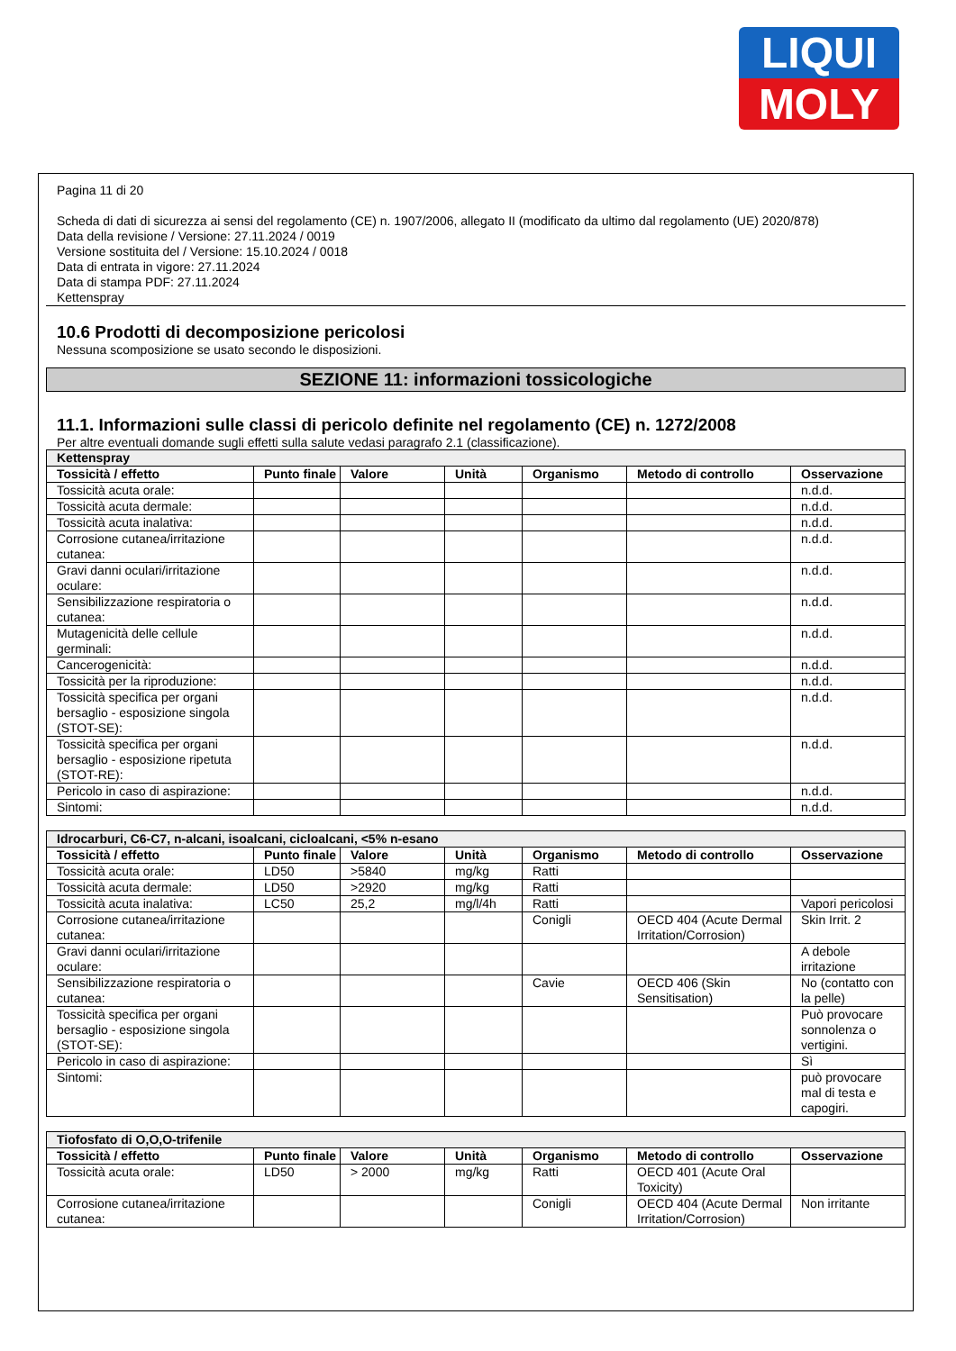LIQUI
MOLY
Pagina 11 di 20
Scheda di dati di sicurezza ai sensi del regolamento (CE) n. 1907/2006, allegato II (modificato da ultimo dal regolamento (UE) 2020/878)
Data della revisione / Versione: 27.11.2024 / 0019
Versione sostituita del / Versione: 15.10.2024 / 0018
Data di entrata in vigore: 27.11.2024
Data di stampa PDF: 27.11.2024
Kettenspray
10.6 Prodotti di decomposizione pericolosi
Nessuna scomposizione se usato secondo le disposizioni.
SEZIONE 11: informazioni tossicologiche
11.1. Informazioni sulle classi di pericolo definite nel regolamento (CE) n. 1272/2008
Per altre eventuali domande sugli effetti sulla salute vedasi paragrafo 2.1 (classificazione).
| Kettenspray | | | | | | |
| --- | --- | --- | --- | --- | --- | --- |
| Tossicità / effetto | Punto finale | Valore | Unità | Organismo | Metodo di controllo | Osservazione |
| Tossicità acuta orale: | | | | | | n.d.d. |
| Tossicità acuta dermale: | | | | | | n.d.d. |
| Tossicità acuta inalativa: | | | | | | n.d.d. |
| Corrosione cutanea/irritazione cutanea: | | | | | | n.d.d. |
| Gravi danni oculari/irritazione oculare: | | | | | | n.d.d. |
| Sensibilizzazione respiratoria o cutanea: | | | | | | n.d.d. |
| Mutagenicità delle cellule germinali: | | | | | | n.d.d. |
| Cancerogenicità: | | | | | | n.d.d. |
| Tossicità per la riproduzione: | | | | | | n.d.d. |
| Tossicità specifica per organi bersaglio - esposizione singola (STOT-SE): | | | | | | n.d.d. |
| Tossicità specifica per organi bersaglio - esposizione ripetuta (STOT-RE): | | | | | | n.d.d. |
| Pericolo in caso di aspirazione: | | | | | | n.d.d. |
| Sintomi: | | | | | | n.d.d. |
| Idrocarburi, C6-C7, n-alcani, isoalcani, cicloalcani, <5% n-esano | | | | | | |
| --- | --- | --- | --- | --- | --- | --- |
| Tossicità / effetto | Punto finale | Valore | Unità | Organismo | Metodo di controllo | Osservazione |
| Tossicità acuta orale: | LD50 | >5840 | mg/kg | Ratti | | |
| Tossicità acuta dermale: | LD50 | >2920 | mg/kg | Ratti | | |
| Tossicità acuta inalativa: | LC50 | 25,2 | mg/l/4h | Ratti | | Vapori pericolosi |
| Corrosione cutanea/irritazione cutanea: | | | | Conigli | OECD 404 (Acute Dermal Irritation/Corrosion) | Skin Irrit. 2 |
| Gravi danni oculari/irritazione oculare: | | | | | | A debole irritazione |
| Sensibilizzazione respiratoria o cutanea: | | | | Cavie | OECD 406 (Skin Sensitisation) | No (contatto con la pelle) |
| Tossicità specifica per organi bersaglio - esposizione singola (STOT-SE): | | | | | | Può provocare sonnolenza o vertigini. |
| Pericolo in caso di aspirazione: | | | | | | Sì |
| Sintomi: | | | | | | può provocare mal di testa e capogiri. |
| Tiofosfato di O,O,O-trifenile | | | | | | |
| --- | --- | --- | --- | --- | --- | --- |
| Tossicità / effetto | Punto finale | Valore | Unità | Organismo | Metodo di controllo | Osservazione |
| Tossicità acuta orale: | LD50 | > 2000 | mg/kg | Ratti | OECD 401 (Acute Oral Toxicity) | |
| Corrosione cutanea/irritazione cutanea: | | | | Conigli | OECD 404 (Acute Dermal Irritation/Corrosion) | Non irritante |